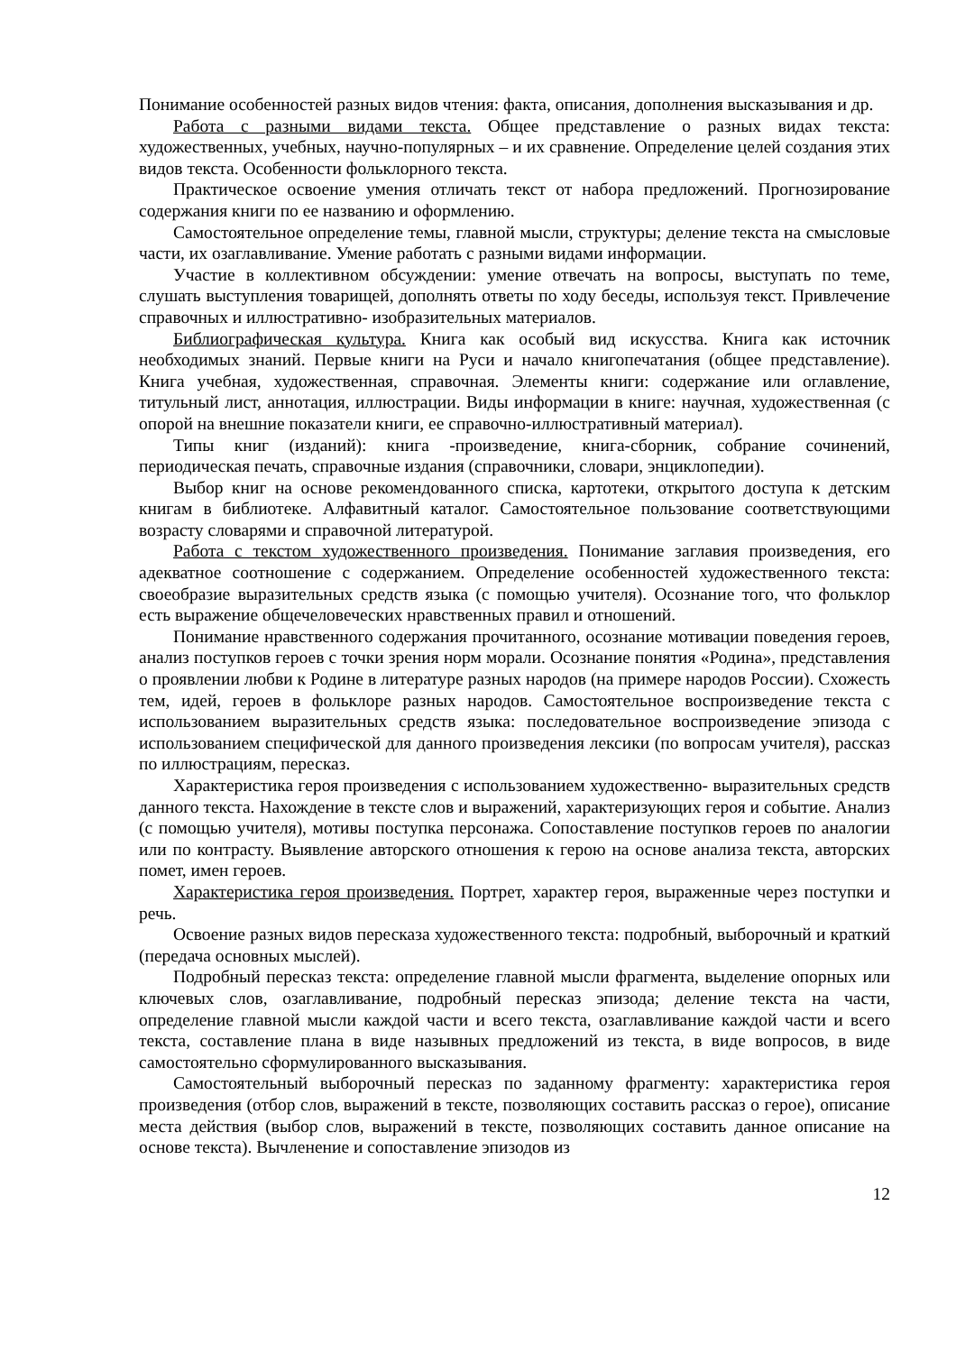Понимание особенностей разных видов чтения: факта, описания, дополнения высказывания и др.
Работа с разными видами текста. Общее представление о разных видах текста: художественных, учебных, научно-популярных – и их сравнение. Определение целей создания этих видов текста. Особенности фольклорного текста.
Практическое освоение умения отличать текст от набора предложений. Прогнозирование содержания книги по ее названию и оформлению.
Самостоятельное определение темы, главной мысли, структуры; деление текста на смысловые части, их озаглавливание. Умение работать с разными видами информации.
Участие в коллективном обсуждении: умение отвечать на вопросы, выступать по теме, слушать выступления товарищей, дополнять ответы по ходу беседы, используя текст. Привлечение справочных и иллюстративно- изобразительных материалов.
Библиографическая культура. Книга как особый вид искусства. Книга как источник необходимых знаний. Первые книги на Руси и начало книгопечатания (общее представление). Книга учебная, художественная, справочная. Элементы книги: содержание или оглавление, титульный лист, аннотация, иллюстрации. Виды информации в книге: научная, художественная (с опорой на внешние показатели книги, ее справочно-иллюстративный материал).
Типы книг (изданий): книга -произведение, книга-сборник, собрание сочинений, периодическая печать, справочные издания (справочники, словари, энциклопедии).
Выбор книг на основе рекомендованного списка, картотеки, открытого доступа к детским книгам в библиотеке. Алфавитный каталог. Самостоятельное пользование соответствующими возрасту словарями и справочной литературой.
Работа с текстом художественного произведения. Понимание заглавия произведения, его адекватное соотношение с содержанием. Определение особенностей художественного текста: своеобразие выразительных средств языка (с помощью учителя). Осознание того, что фольклор есть выражение общечеловеческих нравственных правил и отношений.
Понимание нравственного содержания прочитанного, осознание мотивации поведения героев, анализ поступков героев с точки зрения норм морали. Осознание понятия «Родина», представления о проявлении любви к Родине в литературе разных народов (на примере народов России). Схожесть тем, идей, героев в фольклоре разных народов. Самостоятельное воспроизведение текста с использованием выразительных средств языка: последовательное воспроизведение эпизода с использованием специфической для данного произведения лексики (по вопросам учителя), рассказ по иллюстрациям, пересказ.
Характеристика героя произведения с использованием художественно- выразительных средств данного текста. Нахождение в тексте слов и выражений, характеризующих героя и событие. Анализ (с помощью учителя), мотивы поступка персонажа. Сопоставление поступков героев по аналогии или по контрасту. Выявление авторского отношения к герою на основе анализа текста, авторских помет, имен героев.
Характеристика героя произведения. Портрет, характер героя, выраженные через поступки и речь.
Освоение разных видов пересказа художественного текста: подробный, выборочный и краткий (передача основных мыслей).
Подробный пересказ текста: определение главной мысли фрагмента, выделение опорных или ключевых слов, озаглавливание, подробный пересказ эпизода; деление текста на части, определение главной мысли каждой части и всего текста, озаглавливание каждой части и всего текста, составление плана в виде назывных предложений из текста, в виде вопросов, в виде самостоятельно сформулированного высказывания.
Самостоятельный выборочный пересказ по заданному фрагменту: характеристика героя произведения (отбор слов, выражений в тексте, позволяющих составить рассказ о герое), описание места действия (выбор слов, выражений в тексте, позволяющих составить данное описание на основе текста). Вычленение и сопоставление эпизодов из
12